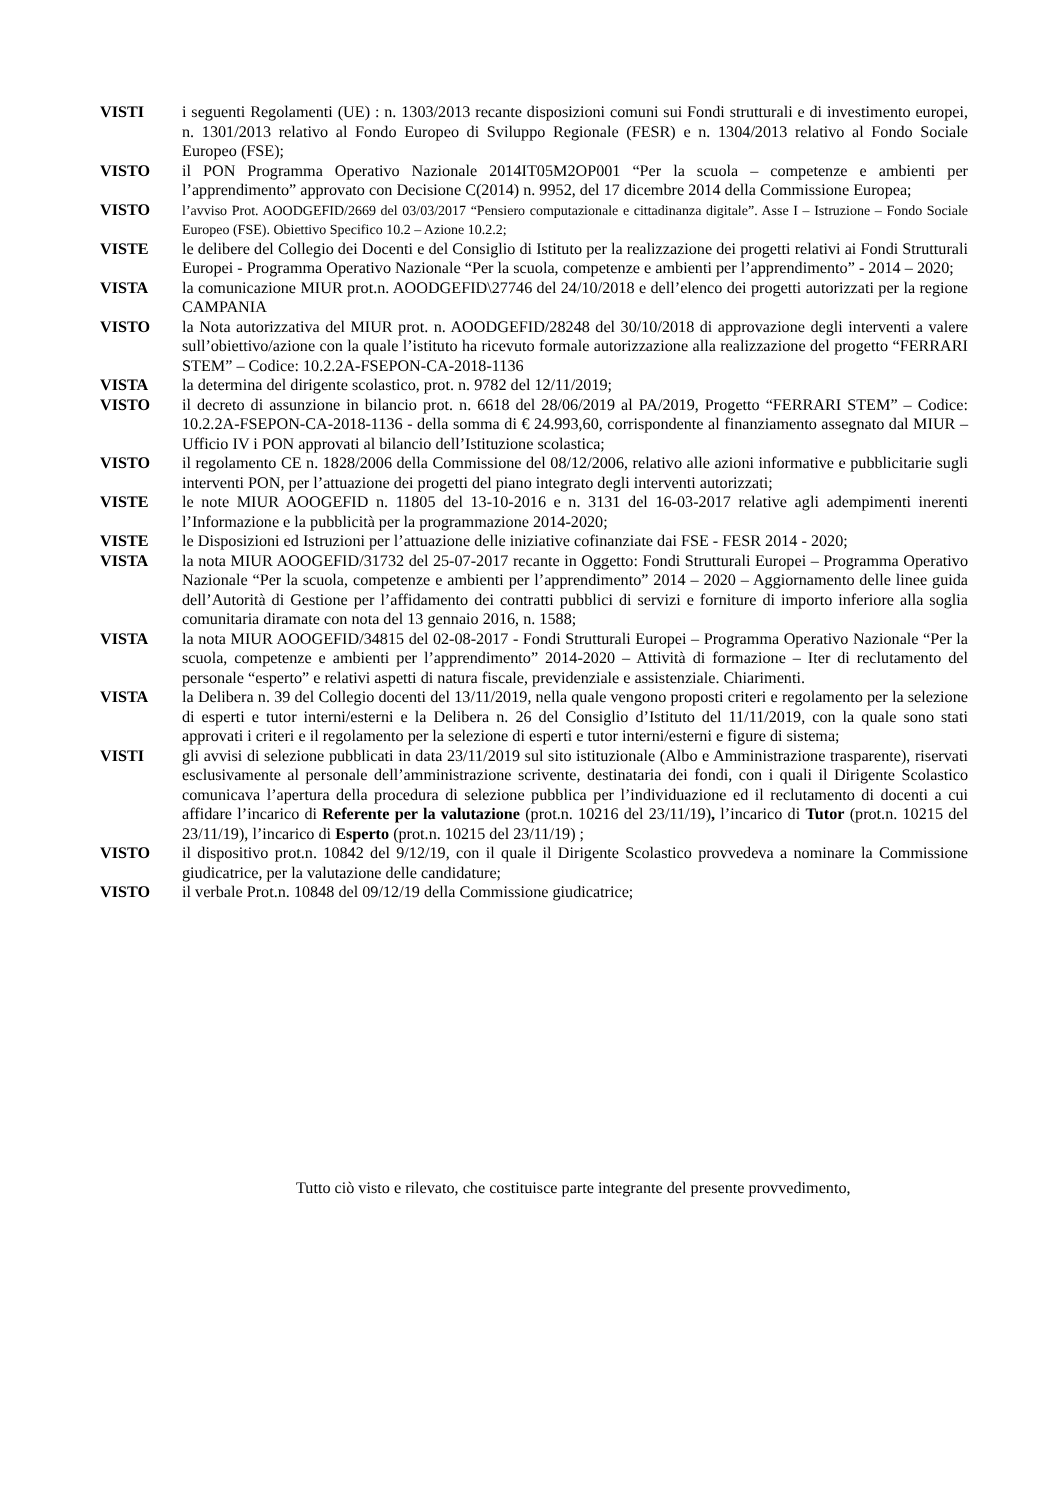VISTI i seguenti Regolamenti (UE) : n. 1303/2013 recante disposizioni comuni sui Fondi strutturali e di investimento europei, n. 1301/2013 relativo al Fondo Europeo di Sviluppo Regionale (FESR) e n. 1304/2013 relativo al Fondo Sociale Europeo (FSE);
VISTO il PON Programma Operativo Nazionale 2014IT05M2OP001 “Per la scuola – competenze e ambienti per l’apprendimento” approvato con Decisione C(2014) n. 9952, del 17 dicembre 2014 della Commissione Europea;
VISTO
l’avviso Prot. AOODGEFID/2669 del 03/03/2017 “Pensiero computazionale e cittadinanza digitale”. Asse I – Istruzione – Fondo Sociale Europeo (FSE). Obiettivo Specifico 10.2 – Azione 10.2.2;
VISTE le delibere del Collegio dei Docenti e del Consiglio di Istituto per la realizzazione dei progetti relativi ai Fondi Strutturali Europei - Programma Operativo Nazionale “Per la scuola, competenze e ambienti per l’apprendimento” - 2014 – 2020;
VISTA la comunicazione MIUR prot.n. AOODGEFID\27746 del 24/10/2018 e dell’elenco dei progetti autorizzati per la regione CAMPANIA
VISTO la Nota autorizzativa del MIUR prot. n. AOODGEFID/28248 del 30/10/2018 di approvazione degli interventi a valere sull’obiettivo/azione con la quale l’istituto ha ricevuto formale autorizzazione alla realizzazione del progetto “FERRARI STEM” – Codice: 10.2.2A-FSEPON-CA-2018-1136
VISTA la determina del dirigente scolastico, prot. n. 9782 del 12/11/2019;
VISTO il decreto di assunzione in bilancio prot. n. 6618 del 28/06/2019 al PA/2019, Progetto “FERRARI STEM” – Codice: 10.2.2A-FSEPON-CA-2018-1136 - della somma di € 24.993,60, corrispondente al finanziamento assegnato dal MIUR – Ufficio IV i PON approvati al bilancio dell’Istituzione scolastica;
VISTO il regolamento CE n. 1828/2006 della Commissione del 08/12/2006, relativo alle azioni informative e pubblicitarie sugli interventi PON, per l’attuazione dei progetti del piano integrato degli interventi autorizzati;
VISTE le note MIUR AOOGEFID n. 11805 del 13-10-2016 e n. 3131 del 16-03-2017 relative agli adempimenti inerenti l’Informazione e la pubblicità per la programmazione 2014-2020;
VISTE le Disposizioni ed Istruzioni per l’attuazione delle iniziative cofinanziate dai FSE - FESR 2014 - 2020;
VISTA la nota MIUR AOOGEFID/31732 del 25-07-2017 recante in Oggetto: Fondi Strutturali Europei – Programma Operativo Nazionale “Per la scuola, competenze e ambienti per l’apprendimento” 2014 – 2020 – Aggiornamento delle linee guida dell’Autorità di Gestione per l’affidamento dei contratti pubblici di servizi e forniture di importo inferiore alla soglia comunitaria diramate con nota del 13 gennaio 2016, n. 1588;
VISTA la nota MIUR AOOGEFID/34815 del 02-08-2017 - Fondi Strutturali Europei – Programma Operativo Nazionale “Per la scuola, competenze e ambienti per l’apprendimento” 2014-2020 – Attività di formazione – Iter di reclutamento del personale “esperto” e relativi aspetti di natura fiscale, previdenziale e assistenziale. Chiarimenti.
VISTA la Delibera n. 39 del Collegio docenti del 13/11/2019, nella quale vengono proposti criteri e regolamento per la selezione di esperti e tutor interni/esterni e la Delibera n. 26 del Consiglio d’Istituto del 11/11/2019, con la quale sono stati approvati i criteri e il regolamento per la selezione di esperti e tutor interni/esterni e figure di sistema;
VISTI gli avvisi di selezione pubblicati in data 23/11/2019 sul sito istituzionale (Albo e Amministrazione trasparente), riservati esclusivamente al personale dell’amministrazione scrivente, destinataria dei fondi, con i quali il Dirigente Scolastico comunicava l’apertura della procedura di selezione pubblica per l’individuazione ed il reclutamento di docenti a cui affidare l’incarico di Referente per la valutazione (prot.n. 10216 del 23/11/19), l’incarico di Tutor (prot.n. 10215 del 23/11/19), l’incarico di Esperto (prot.n. 10215 del 23/11/19) ;
VISTO il dispositivo prot.n. 10842 del 9/12/19, con il quale il Dirigente Scolastico provvedeva a nominare la Commissione giudicatrice, per la valutazione delle candidature;
VISTO il verbale Prot.n. 10848 del 09/12/19 della Commissione giudicatrice;
Tutto ciò visto e rilevato, che costituisce parte integrante del presente provvedimento,